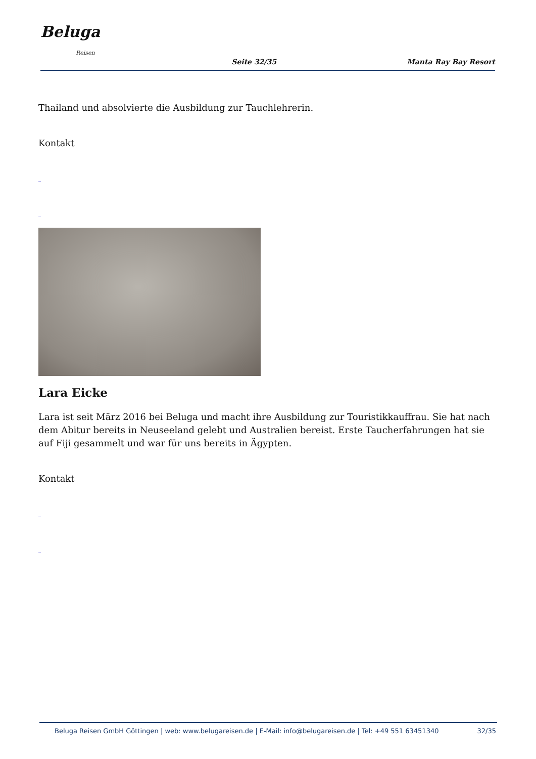Beluga
Reisen
Seite 32/35
Manta Ray Bay Resort
Thailand und absolvierte die Ausbildung zur Tauchlehrerin.
Kontakt
_
_
Lara Eicke
Lara ist seit März 2016 bei Beluga und macht ihre Ausbildung zur Touristikkauffrau. Sie hat nach dem Abitur bereits in Neuseeland gelebt und Australien bereist. Erste Taucherfahrungen hat sie auf Fiji gesammelt und war für uns bereits in Ägypten.
Kontakt
_
_
Beluga Reisen GmbH Göttingen | web: www.belugareisen.de | E-Mail: info@belugareisen.de | Tel: +49 551 63451340 32/35